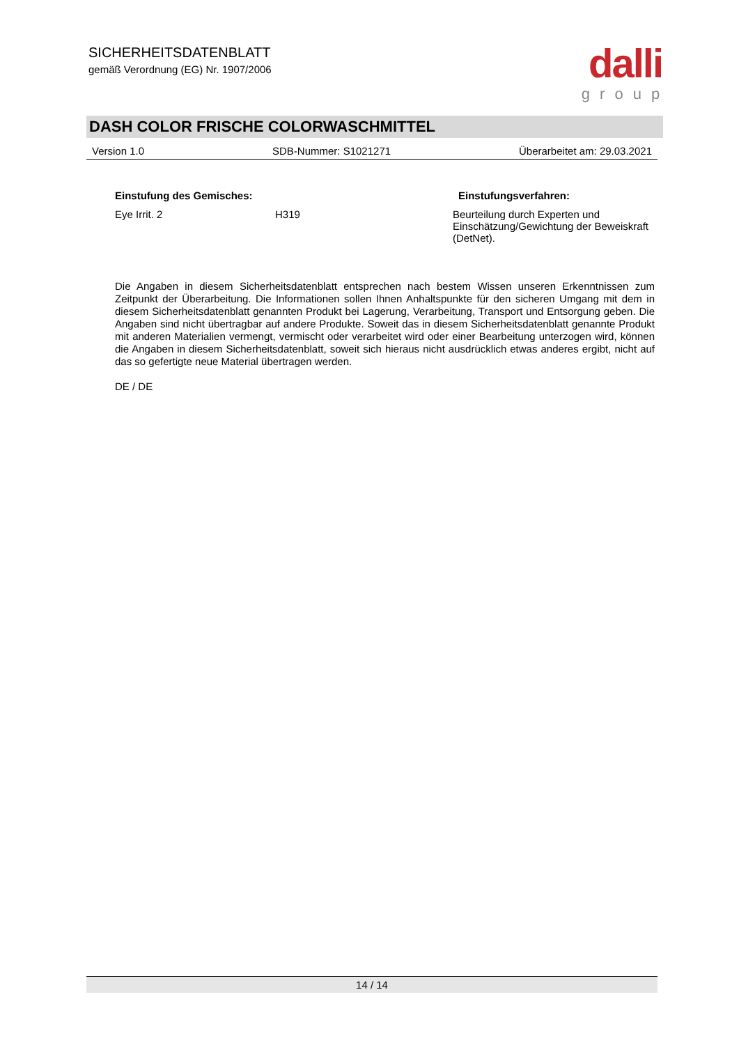SICHERHEITSDATENBLATT
gemäß Verordnung (EG) Nr. 1907/2006
dalli
group
DASH COLOR FRISCHE COLORWASCHMITTEL
Version 1.0 SDB-Nummer: S1021271 Überarbeitet am: 29.03.2021
| Einstufung des Gemisches: | | Einstufungsverfahren: |
| --- | --- | --- |
| Eye Irrit. 2 | H319 | Beurteilung durch Experten und Einschätzung/Gewichtung der Beweiskraft (DetNet). |
Die Angaben in diesem Sicherheitsdatenblatt entsprechen nach bestem Wissen unseren Erkenntnissen zum Zeitpunkt der Überarbeitung. Die Informationen sollen Ihnen Anhaltspunkte für den sicheren Umgang mit dem in diesem Sicherheitsdatenblatt genannten Produkt bei Lagerung, Verarbeitung, Transport und Entsorgung geben. Die Angaben sind nicht übertragbar auf andere Produkte. Soweit das in diesem Sicherheitsdatenblatt genannte Produkt mit anderen Materialien vermengt, vermischt oder verarbeitet wird oder einer Bearbeitung unterzogen wird, können die Angaben in diesem Sicherheitsdatenblatt, soweit sich hieraus nicht ausdrücklich etwas anderes ergibt, nicht auf das so gefertigte neue Material übertragen werden.
DE / DE
14 / 14